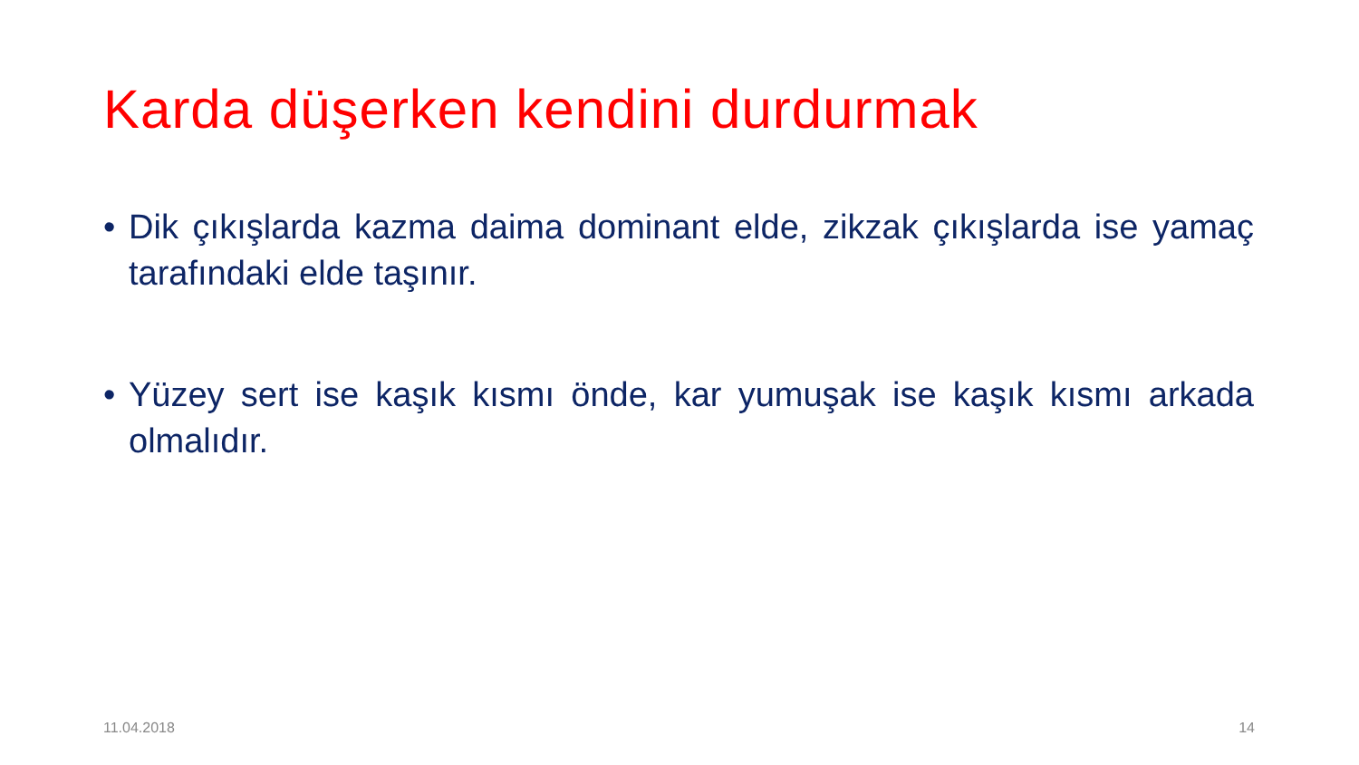Karda düşerken kendini durdurmak
• Dik çıkışlarda kazma daima dominant elde, zikzak çıkışlarda ise yamaç tarafındaki elde taşınır.
• Yüzey sert ise kaşık kısmı önde, kar yumuşak ise kaşık kısmı arkada olmalıdır.
11.04.2018 14